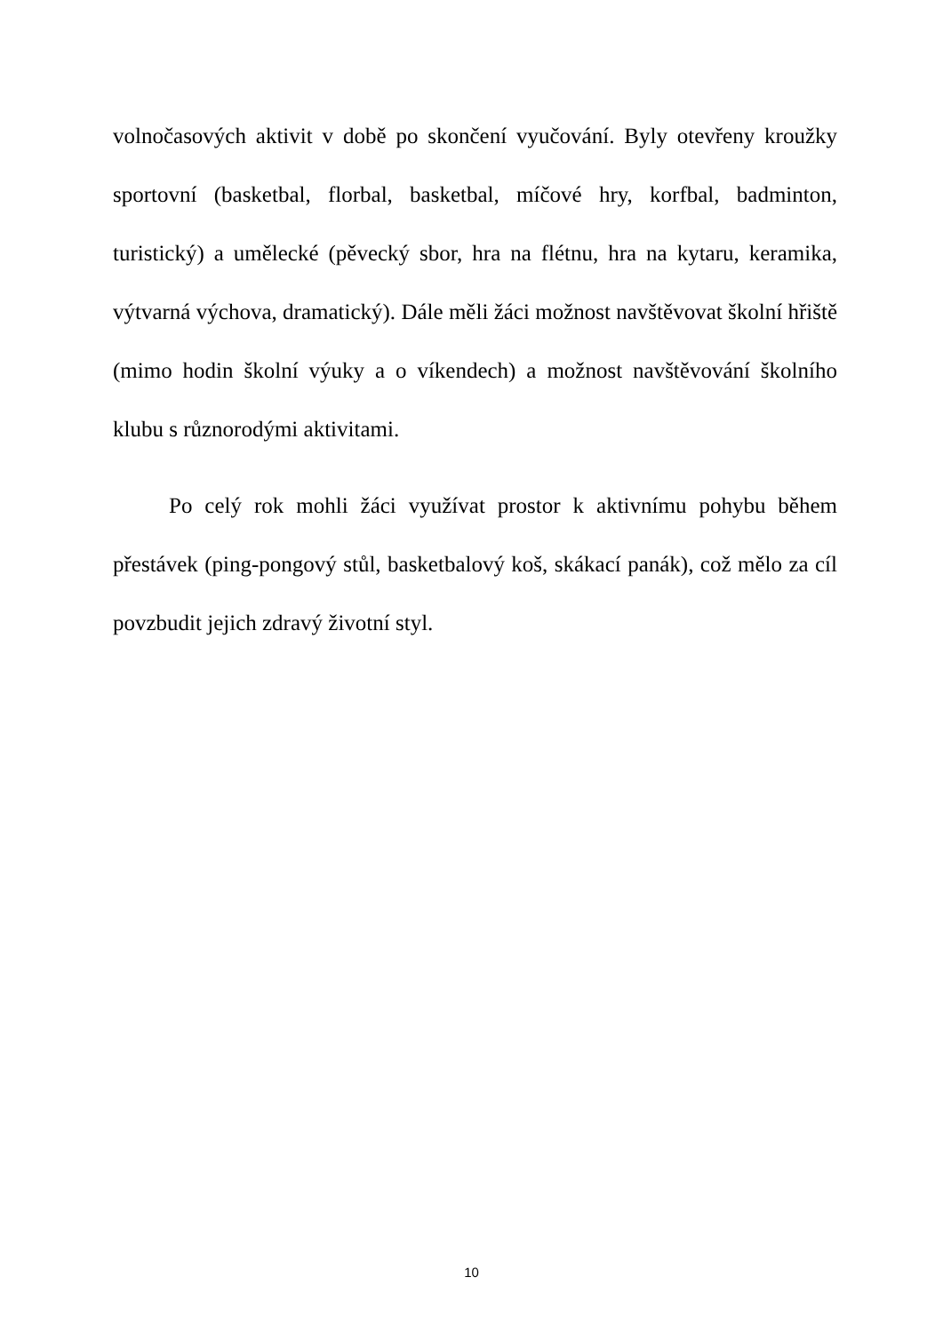volnočasových aktivit v době po skončení vyučování. Byly otevřeny kroužky sportovní (basketbal, florbal, basketbal, míčové hry, korfbal, badminton, turistický) a umělecké (pěvecký sbor, hra na flétnu, hra na kytaru, keramika, výtvarná výchova, dramatický). Dále měli žáci možnost navštěvovat školní hřiště (mimo hodin školní výuky a o víkendech) a možnost navštěvování školního klubu s různorodými aktivitami.
Po celý rok mohli žáci využívat prostor k aktivnímu pohybu během přestávek (ping-pongový stůl, basketbalový koš, skákací panák), což mělo za cíl povzbudit jejich zdravý životní styl.
10